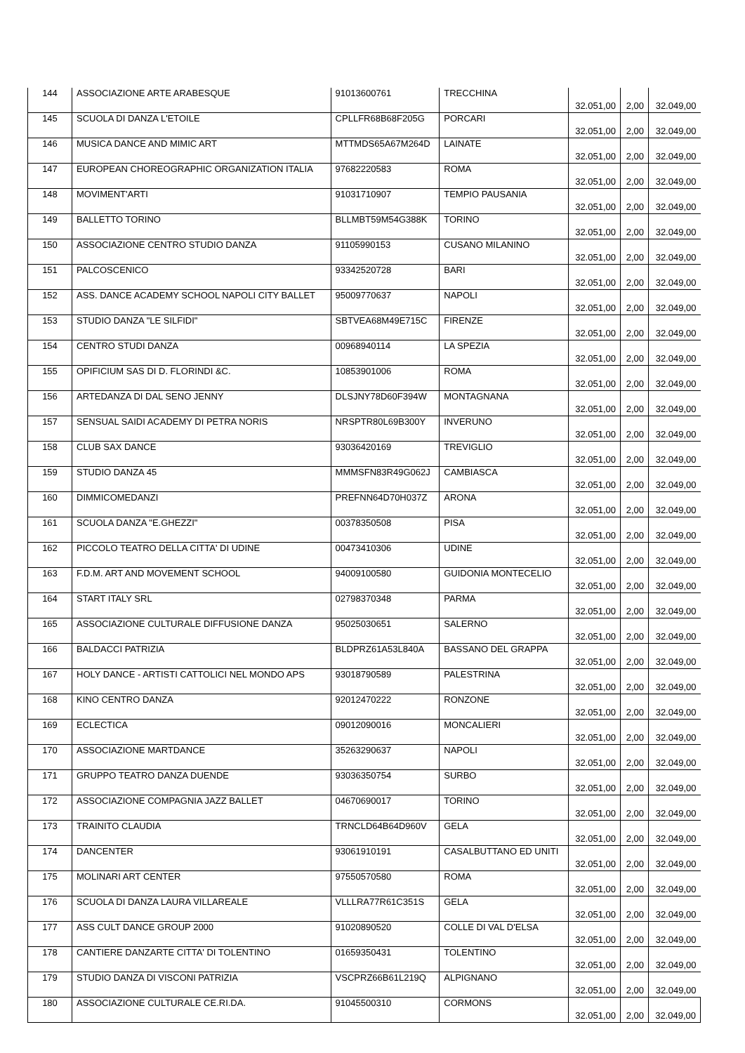| 144 | ASSOCIAZIONE ARTE ARABESQUE | 91013600761 | TRECCHINA | 32.051,00 | 2,00 | 32.049,00 |
| 145 | SCUOLA DI DANZA L'ETOILE | CPLLFR68B68F205G | PORCARI | 32.051,00 | 2,00 | 32.049,00 |
| 146 | MUSICA DANCE AND MIMIC ART | MTTMDS65A67M264D | LAINATE | 32.051,00 | 2,00 | 32.049,00 |
| 147 | EUROPEAN CHOREOGRAPHIC ORGANIZATION ITALIA | 97682220583 | ROMA | 32.051,00 | 2,00 | 32.049,00 |
| 148 | MOVIMENT'ARTI | 91031710907 | TEMPIO PAUSANIA | 32.051,00 | 2,00 | 32.049,00 |
| 149 | BALLETTO TORINO | BLLMBT59M54G388K | TORINO | 32.051,00 | 2,00 | 32.049,00 |
| 150 | ASSOCIAZIONE CENTRO STUDIO DANZA | 91105990153 | CUSANO MILANINO | 32.051,00 | 2,00 | 32.049,00 |
| 151 | PALCOSCENICO | 93342520728 | BARI | 32.051,00 | 2,00 | 32.049,00 |
| 152 | ASS. DANCE ACADEMY SCHOOL NAPOLI CITY BALLET | 95009770637 | NAPOLI | 32.051,00 | 2,00 | 32.049,00 |
| 153 | STUDIO DANZA "LE SILFIDI" | SBTVEA68M49E715C | FIRENZE | 32.051,00 | 2,00 | 32.049,00 |
| 154 | CENTRO STUDI DANZA | 00968940114 | LA SPEZIA | 32.051,00 | 2,00 | 32.049,00 |
| 155 | OPIFICIUM SAS DI D. FLORINDI &C. | 10853901006 | ROMA | 32.051,00 | 2,00 | 32.049,00 |
| 156 | ARTEDANZA DI DAL SENO JENNY | DLSJNY78D60F394W | MONTAGNANA | 32.051,00 | 2,00 | 32.049,00 |
| 157 | SENSUAL SAIDI ACADEMY DI PETRA NORIS | NRSPTR80L69B300Y | INVERUNO | 32.051,00 | 2,00 | 32.049,00 |
| 158 | CLUB SAX DANCE | 93036420169 | TREVIGLIO | 32.051,00 | 2,00 | 32.049,00 |
| 159 | STUDIO DANZA 45 | MMMSFN83R49G062J | CAMBIASCA | 32.051,00 | 2,00 | 32.049,00 |
| 160 | DIMMICOMEDANZI | PREFNN64D70H037Z | ARONA | 32.051,00 | 2,00 | 32.049,00 |
| 161 | SCUOLA DANZA "E.GHEZZI" | 00378350508 | PISA | 32.051,00 | 2,00 | 32.049,00 |
| 162 | PICCOLO TEATRO DELLA CITTA' DI UDINE | 00473410306 | UDINE | 32.051,00 | 2,00 | 32.049,00 |
| 163 | F.D.M. ART AND MOVEMENT SCHOOL | 94009100580 | GUIDONIA MONTECELIO | 32.051,00 | 2,00 | 32.049,00 |
| 164 | START ITALY SRL | 02798370348 | PARMA | 32.051,00 | 2,00 | 32.049,00 |
| 165 | ASSOCIAZIONE CULTURALE DIFFUSIONE DANZA | 95025030651 | SALERNO | 32.051,00 | 2,00 | 32.049,00 |
| 166 | BALDACCI PATRIZIA | BLDPRZ61A53L840A | BASSANO DEL GRAPPA | 32.051,00 | 2,00 | 32.049,00 |
| 167 | HOLY DANCE - ARTISTI CATTOLICI NEL MONDO APS | 93018790589 | PALESTRINA | 32.051,00 | 2,00 | 32.049,00 |
| 168 | KINO CENTRO DANZA | 92012470222 | RONZONE | 32.051,00 | 2,00 | 32.049,00 |
| 169 | ECLECTICA | 09012090016 | MONCALIERI | 32.051,00 | 2,00 | 32.049,00 |
| 170 | ASSOCIAZIONE MARTDANCE | 35263290637 | NAPOLI | 32.051,00 | 2,00 | 32.049,00 |
| 171 | GRUPPO TEATRO DANZA DUENDE | 93036350754 | SURBO | 32.051,00 | 2,00 | 32.049,00 |
| 172 | ASSOCIAZIONE COMPAGNIA JAZZ BALLET | 04670690017 | TORINO | 32.051,00 | 2,00 | 32.049,00 |
| 173 | TRAINITO CLAUDIA | TRNCLD64B64D960V | GELA | 32.051,00 | 2,00 | 32.049,00 |
| 174 | DANCENTER | 93061910191 | CASALBUTTANO ED UNITI | 32.051,00 | 2,00 | 32.049,00 |
| 175 | MOLINARI ART CENTER | 97550570580 | ROMA | 32.051,00 | 2,00 | 32.049,00 |
| 176 | SCUOLA DI DANZA LAURA VILLAREALE | VLLLRA77R61C351S | GELA | 32.051,00 | 2,00 | 32.049,00 |
| 177 | ASS CULT DANCE GROUP 2000 | 91020890520 | COLLE DI VAL D'ELSA | 32.051,00 | 2,00 | 32.049,00 |
| 178 | CANTIERE DANZARTE CITTA' DI TOLENTINO | 01659350431 | TOLENTINO | 32.051,00 | 2,00 | 32.049,00 |
| 179 | STUDIO DANZA DI VISCONI PATRIZIA | VSCPRZ66B61L219Q | ALPIGNANO | 32.051,00 | 2,00 | 32.049,00 |
| 180 | ASSOCIAZIONE CULTURALE CE.RI.DA. | 91045500310 | CORMONS | 32.051,00 | 2,00 | 32.049,00 |